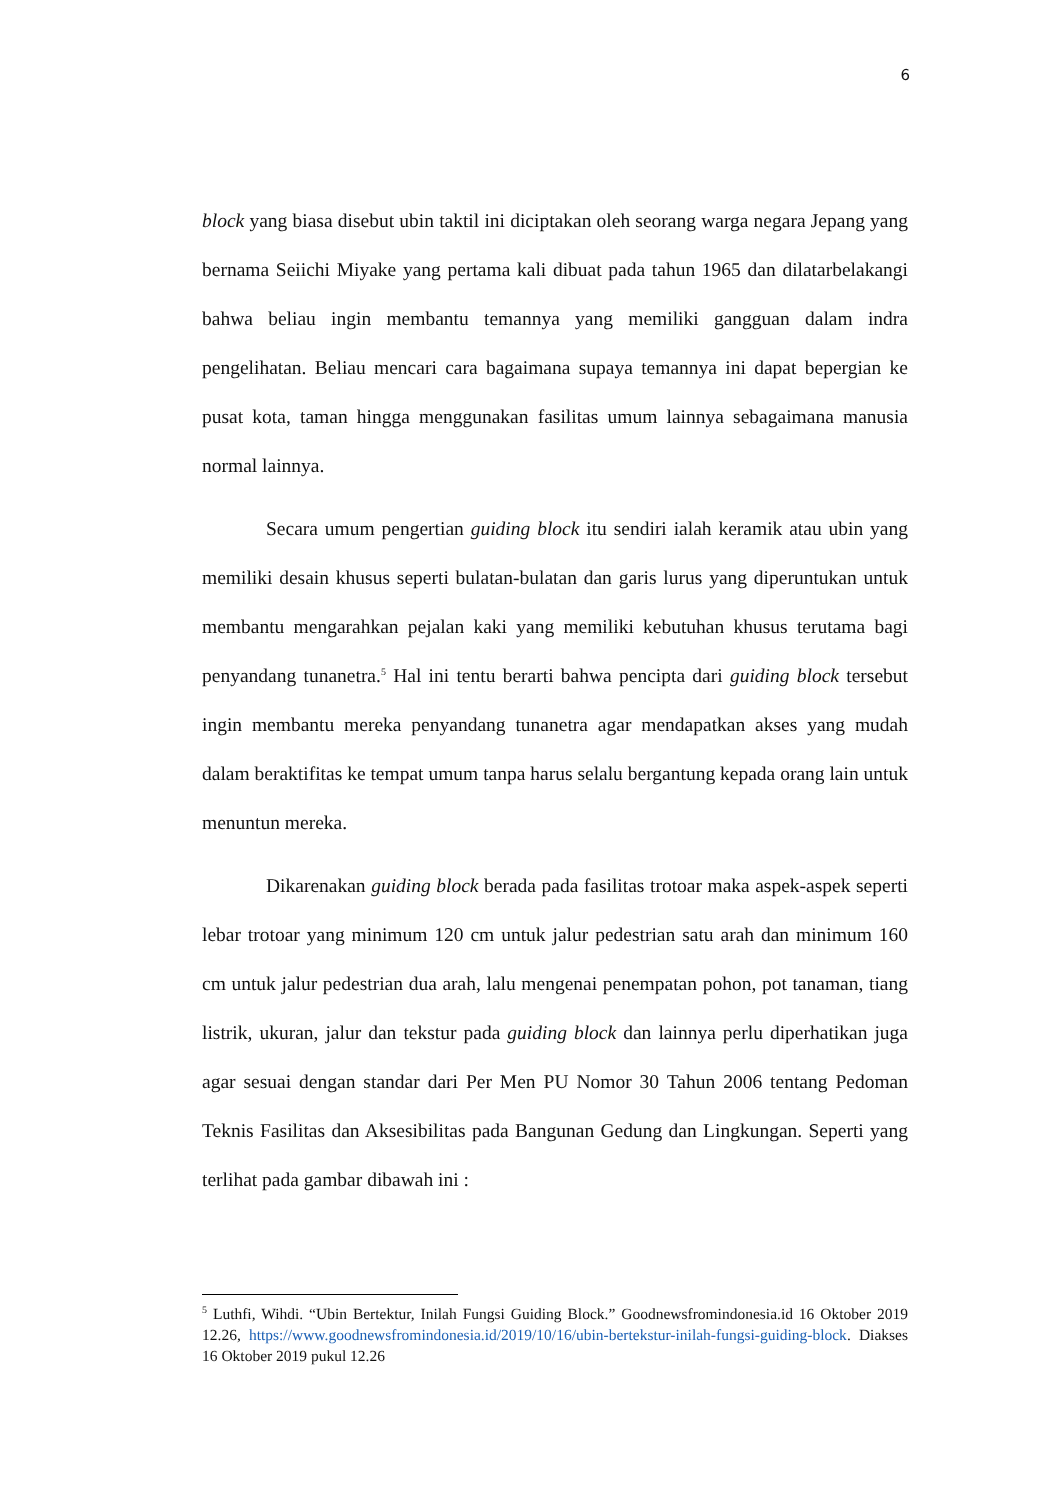6
block yang biasa disebut ubin taktil ini diciptakan oleh seorang warga negara Jepang yang bernama Seiichi Miyake yang pertama kali dibuat pada tahun 1965 dan dilatarbelakangi bahwa beliau ingin membantu temannya yang memiliki gangguan dalam indra pengelihatan. Beliau mencari cara bagaimana supaya temannya ini dapat bepergian ke pusat kota, taman hingga menggunakan fasilitas umum lainnya sebagaimana manusia normal lainnya.
Secara umum pengertian guiding block itu sendiri ialah keramik atau ubin yang memiliki desain khusus seperti bulatan-bulatan dan garis lurus yang diperuntukan untuk membantu mengarahkan pejalan kaki yang memiliki kebutuhan khusus terutama bagi penyandang tunanetra.<sup>5</sup> Hal ini tentu berarti bahwa pencipta dari guiding block tersebut ingin membantu mereka penyandang tunanetra agar mendapatkan akses yang mudah dalam beraktifitas ke tempat umum tanpa harus selalu bergantung kepada orang lain untuk menuntun mereka.
Dikarenakan guiding block berada pada fasilitas trotoar maka aspek-aspek seperti lebar trotoar yang minimum 120 cm untuk jalur pedestrian satu arah dan minimum 160 cm untuk jalur pedestrian dua arah, lalu mengenai penempatan pohon, pot tanaman, tiang listrik, ukuran, jalur dan tekstur pada guiding block dan lainnya perlu diperhatikan juga agar sesuai dengan standar dari Per Men PU Nomor 30 Tahun 2006 tentang Pedoman Teknis Fasilitas dan Aksesibilitas pada Bangunan Gedung dan Lingkungan. Seperti yang terlihat pada gambar dibawah ini :
<sup>5</sup> Luthfi, Wihdi. “Ubin Bertektur, Inilah Fungsi Guiding Block.” Goodnewsfromindonesia.id 16 Oktober 2019 12.26, https://www.goodnewsfromindonesia.id/2019/10/16/ubin-bertekstur-inilah-fungsi-guiding-block. Diakses 16 Oktober 2019 pukul 12.26